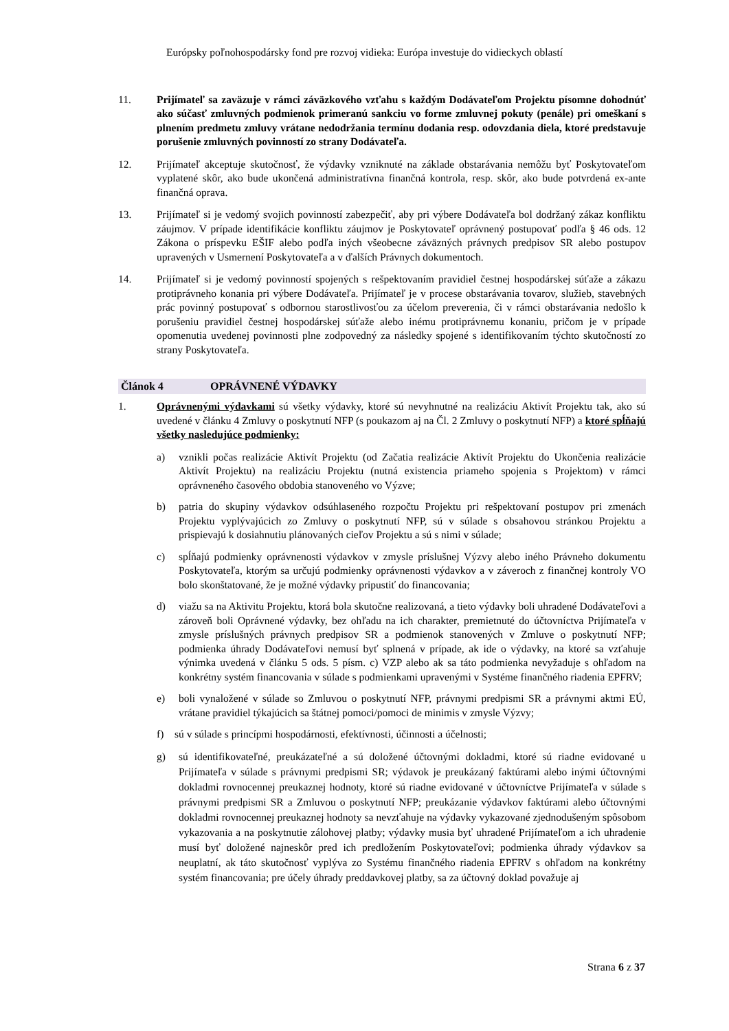Európsky poľnohospodársky fond pre rozvoj vidieka: Európa investuje do vidieckych oblastí
11. Prijímateľ sa zaväzuje v rámci záväzkového vzťahu s každým Dodávateľom Projektu písomne dohodnúť ako súčasť zmluvných podmienok primeranú sankciu vo forme zmluvnej pokuty (penále) pri omeškaní s plnením predmetu zmluvy vrátane nedodržania termínu dodania resp. odovzdania diela, ktoré predstavuje porušenie zmluvných povinností zo strany Dodávateľa.
12. Prijímateľ akceptuje skutočnosť, že výdavky vzniknuté na základe obstarávania nemôžu byť Poskytovateľom vyplatené skôr, ako bude ukončená administratívna finančná kontrola, resp. skôr, ako bude potvrdená ex-ante finančná oprava.
13. Prijímateľ si je vedomý svojich povinností zabezpečiť, aby pri výbere Dodávateľa bol dodržaný zákaz konfliktu záujmov. V prípade identifikácie konfliktu záujmov je Poskytovateľ oprávnený postupovať podľa § 46 ods. 12 Zákona o príspevku EŠIF alebo podľa iných všeobecne záväzných právnych predpisov SR alebo postupov upravených v Usmernení Poskytovateľa a v ďalších Právnych dokumentoch.
14. Prijímateľ si je vedomý povinností spojených s rešpektovaním pravidiel čestnej hospodárskej súťaže a zákazu protiprávneho konania pri výbere Dodávateľa. Prijímateľ je v procese obstarávania tovarov, služieb, stavebných prác povinný postupovať s odbornou starostlivosťou za účelom preverenia, či v rámci obstarávania nedošlo k porušeniu pravidiel čestnej hospodárskej súťaže alebo inému protiprávnemu konaniu, pričom je v prípade opomenutia uvedenej povinnosti plne zodpovedný za následky spojené s identifikovaním týchto skutočností zo strany Poskytovateľa.
Článok 4 OPRÁVNENÉ VÝDAVKY
1. Oprávnenými výdavkami sú všetky výdavky, ktoré sú nevyhnutné na realizáciu Aktivít Projektu tak, ako sú uvedené v článku 4 Zmluvy o poskytnutí NFP (s poukazom aj na Čl. 2 Zmluvy o poskytnutí NFP) a ktoré spĺňajú všetky nasledujúce podmienky:
a) vznikli počas realizácie Aktivít Projektu (od Začatia realizácie Aktivít Projektu do Ukončenia realizácie Aktivít Projektu) na realizáciu Projektu (nutná existencia priameho spojenia s Projektom) v rámci oprávneného časového obdobia stanoveného vo Výzve;
b) patria do skupiny výdavkov odsúhlaseného rozpočtu Projektu pri rešpektovaní postupov pri zmenách Projektu vyplývajúcich zo Zmluvy o poskytnutí NFP, sú v súlade s obsahovou stránkou Projektu a prispievajú k dosiahnutiu plánovaných cieľov Projektu a sú s nimi v súlade;
c) spĺňajú podmienky oprávnenosti výdavkov v zmysle príslušnej Výzvy alebo iného Právneho dokumentu Poskytovateľa, ktorým sa určujú podmienky oprávnenosti výdavkov a v záveroch z finančnej kontroly VO bolo skonštatované, že je možné výdavky pripustiť do financovania;
d) viažu sa na Aktivitu Projektu, ktorá bola skutočne realizovaná, a tieto výdavky boli uhradené Dodávateľovi a zároveň boli Oprávnené výdavky, bez ohľadu na ich charakter, premietnuté do účtovníctva Prijímateľa v zmysle príslušných právnych predpisov SR a podmienok stanovených v Zmluve o poskytnutí NFP; podmienka úhrady Dodávateľovi nemusí byť splnená v prípade, ak ide o výdavky, na ktoré sa vzťahuje výnimka uvedená v článku 5 ods. 5 písm. c) VZP alebo ak sa táto podmienka nevyžaduje s ohľadom na konkrétny systém financovania v súlade s podmienkami upravenými v Systéme finančného riadenia EPFRV;
e) boli vynaložené v súlade so Zmluvou o poskytnutí NFP, právnymi predpismi SR a právnymi aktmi EÚ, vrátane pravidiel týkajúcich sa štátnej pomoci/pomoci de minimis v zmysle Výzvy;
f) sú v súlade s princípmi hospodárnosti, efektívnosti, účinnosti a účelnosti;
g) sú identifikovateľné, preukázateľné a sú doložené účtovnými dokladmi, ktoré sú riadne evidované u Prijímateľa v súlade s právnymi predpismi SR; výdavok je preukázaný faktúrami alebo inými účtovnými dokladmi rovnocennej preukaznej hodnoty, ktoré sú riadne evidované v účtovníctve Prijímateľa v súlade s právnymi predpismi SR a Zmluvou o poskytnutí NFP; preukázanie výdavkov faktúrami alebo účtovnými dokladmi rovnocennej preukaznej hodnoty sa nevzťahuje na výdavky vykazované zjednodušeným spôsobom vykazovania a na poskytnutie zálohovej platby; výdavky musia byť uhradené Prijímateľom a ich uhradenie musí byť doložené najneskôr pred ich predložením Poskytovateľovi; podmienka úhrady výdavkov sa neuplatní, ak táto skutočnosť vyplýva zo Systému finančného riadenia EPFRV s ohľadom na konkrétny systém financovania; pre účely úhrady preddavkovej platby, sa za účtovný doklad považuje aj
Strana 6 z 37